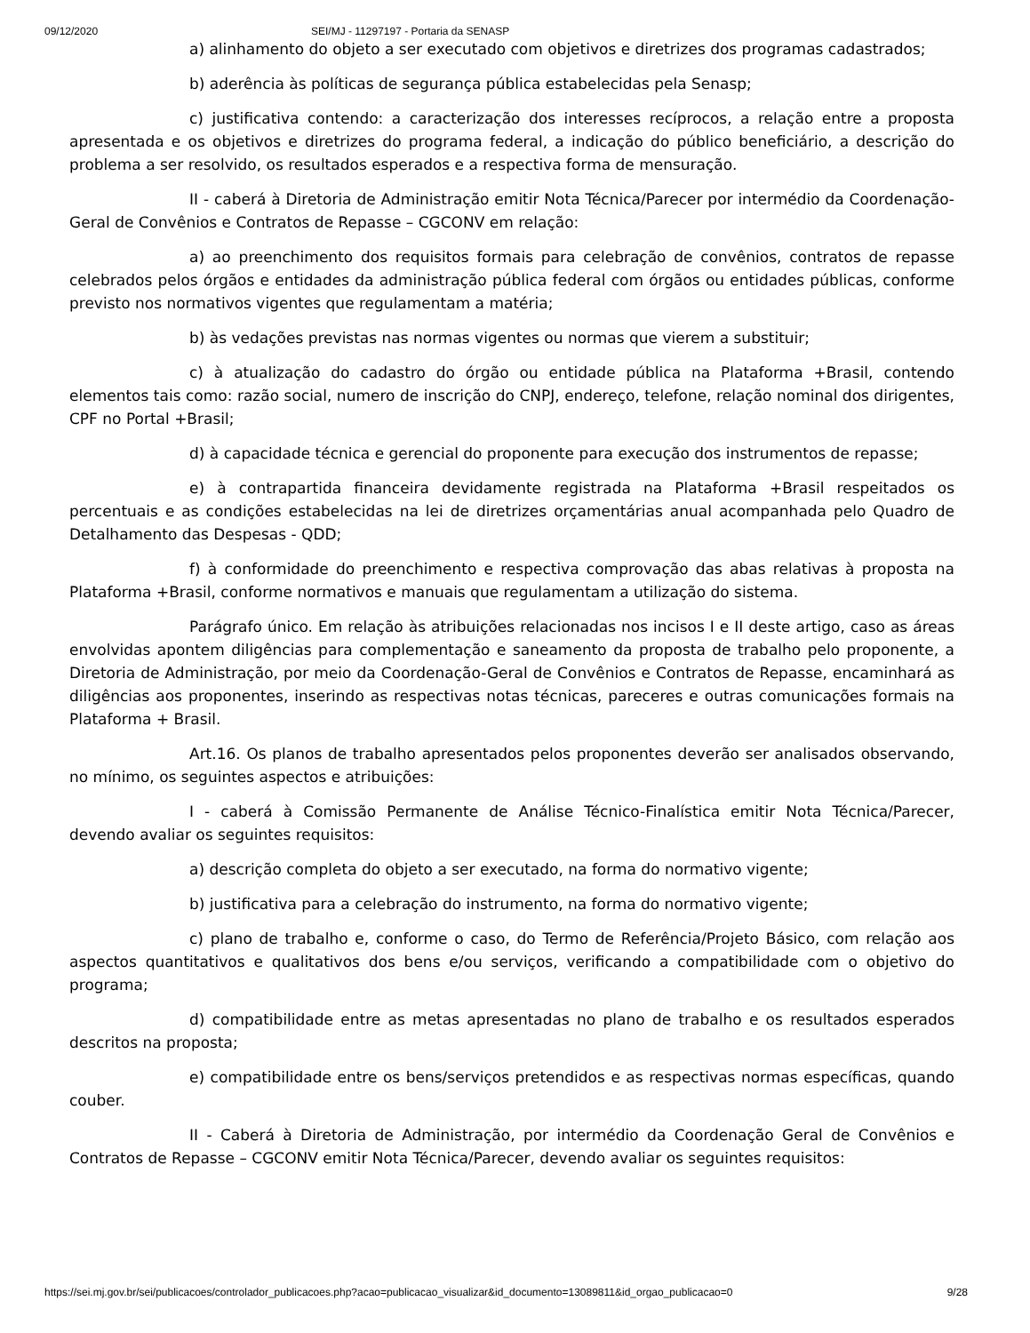09/12/2020 SEI/MJ - 11297197 - Portaria da SENASP
a) alinhamento do objeto a ser executado com objetivos e diretrizes dos programas cadastrados;
b) aderência às políticas de segurança pública estabelecidas pela Senasp;
c) justificativa contendo: a caracterização dos interesses recíprocos, a relação entre a proposta apresentada e os objetivos e diretrizes do programa federal, a indicação do público beneficiário, a descrição do problema a ser resolvido, os resultados esperados e a respectiva forma de mensuração.
II - caberá à Diretoria de Administração emitir Nota Técnica/Parecer por intermédio da Coordenação-Geral de Convênios e Contratos de Repasse – CGCONV em relação:
a) ao preenchimento dos requisitos formais para celebração de convênios, contratos de repasse celebrados pelos órgãos e entidades da administração pública federal com órgãos ou entidades públicas, conforme previsto nos normativos vigentes que regulamentam a matéria;
b) às vedações previstas nas normas vigentes ou normas que vierem a substituir;
c) à atualização do cadastro do órgão ou entidade pública na Plataforma +Brasil, contendo elementos tais como: razão social, numero de inscrição do CNPJ, endereço, telefone, relação nominal dos dirigentes, CPF no Portal +Brasil;
d) à capacidade técnica e gerencial do proponente para execução dos instrumentos de repasse;
e) à contrapartida financeira devidamente registrada na Plataforma +Brasil respeitados os percentuais e as condições estabelecidas na lei de diretrizes orçamentárias anual acompanhada pelo Quadro de Detalhamento das Despesas - QDD;
f) à conformidade do preenchimento e respectiva comprovação das abas relativas à proposta na Plataforma +Brasil, conforme normativos e manuais que regulamentam a utilização do sistema.
Parágrafo único. Em relação às atribuições relacionadas nos incisos I e II deste artigo, caso as áreas envolvidas apontem diligências para complementação e saneamento da proposta de trabalho pelo proponente, a Diretoria de Administração, por meio da Coordenação-Geral de Convênios e Contratos de Repasse, encaminhará as diligências aos proponentes, inserindo as respectivas notas técnicas, pareceres e outras comunicações formais na Plataforma + Brasil.
Art.16. Os planos de trabalho apresentados pelos proponentes deverão ser analisados observando, no mínimo, os seguintes aspectos e atribuições:
I - caberá à Comissão Permanente de Análise Técnico-Finalística emitir Nota Técnica/Parecer, devendo avaliar os seguintes requisitos:
a) descrição completa do objeto a ser executado, na forma do normativo vigente;
b) justificativa para a celebração do instrumento, na forma do normativo vigente;
c) plano de trabalho e, conforme o caso, do Termo de Referência/Projeto Básico, com relação aos aspectos quantitativos e qualitativos dos bens e/ou serviços, verificando a compatibilidade com o objetivo do programa;
d) compatibilidade entre as metas apresentadas no plano de trabalho e os resultados esperados descritos na proposta;
e) compatibilidade entre os bens/serviços pretendidos e as respectivas normas específicas, quando couber.
II - Caberá à Diretoria de Administração, por intermédio da Coordenação Geral de Convênios e Contratos de Repasse – CGCONV emitir Nota Técnica/Parecer, devendo avaliar os seguintes requisitos:
https://sei.mj.gov.br/sei/publicacoes/controlador_publicacoes.php?acao=publicacao_visualizar&id_documento=13089811&id_orgao_publicacao=0 9/28